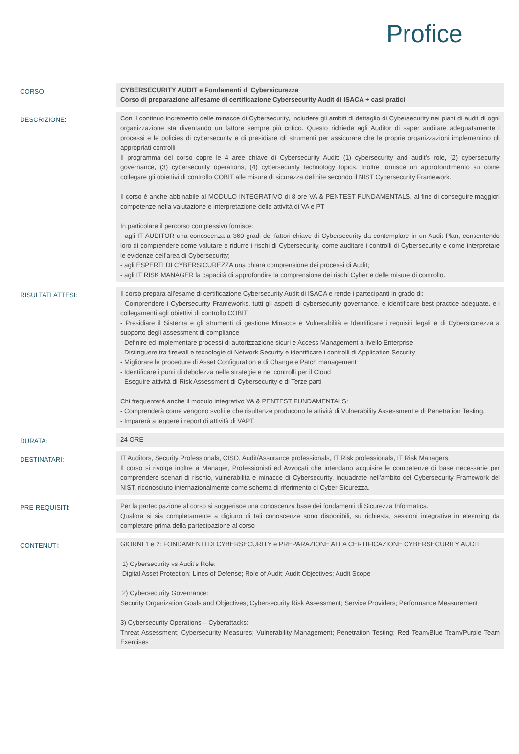Profice
| CORSO: | CYBERSECURITY AUDIT e Fondamenti di Cybersicurezza Corso di preparazione all'esame di certificazione Cybersecurity Audit di ISACA + casi pratici |
| DESCRIZIONE: | Con il continuo incremento delle minacce di Cybersecurity, includere gli ambiti di dettaglio di Cybersecurity nei piani di audit di ogni organizzazione sta diventando un fattore sempre più critico. Questo richiede agli Auditor di saper auditare adeguatamente i processi e le policies di cybersecurity e di presidiare gli strumenti per assicurare che le proprie organizzazioni implementino gli appropriati controlli Il programma del corso copre le 4 aree chiave di Cybersecurity Audit: (1) cybersecurity and audit’s role, (2) cybersecurity governance, (3) cybersecurity operations, (4) cybersecurity technology topics. Inoltre fornisce un approfondimento su come collegare gli obiettivi di controllo COBIT alle misure di sicurezza definite secondo il NIST Cybersecurity Framework. Il corso è anche abbinabile al MODULO INTEGRATIVO di 8 ore VA & PENTEST FUNDAMENTALS, al fine di conseguire maggiori competenze nella valutazione e interpretazione delle attività di VA e PT In particolare il percorso complessivo fornisce: - agli IT AUDITOR una conoscenza a 360 gradi dei fattori chiave di Cybersecurity da contemplare in un Audit Plan, consentendo loro di comprendere come valutare e ridurre i rischi di Cybersecurity, come auditare i controlli di Cybersecurity e come interpretare le evidenze dell’area di Cybersecurity; - agli ESPERTI DI CYBERSICUREZZA una chiara comprensione dei processi di Audit; - agli IT RISK MANAGER la capacità di approfondire la comprensione dei rischi Cyber e delle misure di controllo. |
| RISULTATI ATTESI: | Il corso prepara all'esame di certificazione Cybersecurity Audit di ISACA e rende i partecipanti in grado di: - Comprendere i Cybersecurity Frameworks, tutti gli aspetti di cybersecurity governance, e identificare best practice adeguate, e i collegamenti agli obiettivi di controllo COBIT - Presidiare il Sistema e gli strumenti di gestione Minacce e Vulnerabilità e Identificare i requisiti legali e di Cybersicurezza a supporto degli assessment di compliance - Definire ed implementare processi di autorizzazione sicuri e Access Management a livello Enterprise - Distinguere tra firewall e tecnologie di Network Security e identificare i controlli di Application Security - Migliorare le procedure di Asset Configuration e di Change e Patch management - Identificare i punti di debolezza nelle strategie e nei controlli per il Cloud - Eseguire attività di Risk Assessment di Cybersecurity e di Terze parti Chi frequenterà anche il modulo integrativo VA & PENTEST FUNDAMENTALS: - Comprenderà come vengono svolti e che risultanze producono le attività di Vulnerability Assessment e di Penetration Testing. - Imparerà a leggere i report di attività di VAPT. |
| DURATA: | 24 ORE |
| DESTINATARI: | IT Auditors, Security Professionals, CISO, Audit/Assurance professionals, IT Risk professionals, IT Risk Managers. Il corso si rivolge inoltre a Manager, Professionisti ed Avvocati che intendano acquisire le competenze di base necessarie per comprendere scenari di rischio, vulnerabilità e minacce di Cybersecurity, inquadrate nell'ambito del Cybersecurity Framework del NIST, riconosciuto internazionalmente come schema di riferimento di Cyber-Sicurezza. |
| PRE-REQUISITI: | Per la partecipazione al corso si suggerisce una conoscenza base dei fondamenti di Sicurezza Informatica. Qualora si sia completamente a digiuno di tali conoscenze sono disponibili, su richiesta, sessioni integrative in elearning da completare prima della partecipazione al corso |
| CONTENUTI: | GIORNI 1 e 2: FONDAMENTI DI CYBERSECURITY e PREPARAZIONE ALLA CERTIFICAZIONE CYBERSECURITY AUDIT 1) Cybersecurity vs Audit’s Role: Digital Asset Protection; Lines of Defense; Role of Audit; Audit Objectives; Audit Scope 2) Cybersecurity Governance: Security Organization Goals and Objectives; Cybersecurity Risk Assessment; Service Providers; Performance Measurement 3) Cybersecurity Operations – Cyberattacks: Threat Assessment; Cybersecurity Measures; Vulnerability Management; Penetration Testing; Red Team/Blue Team/Purple Team Exercises |